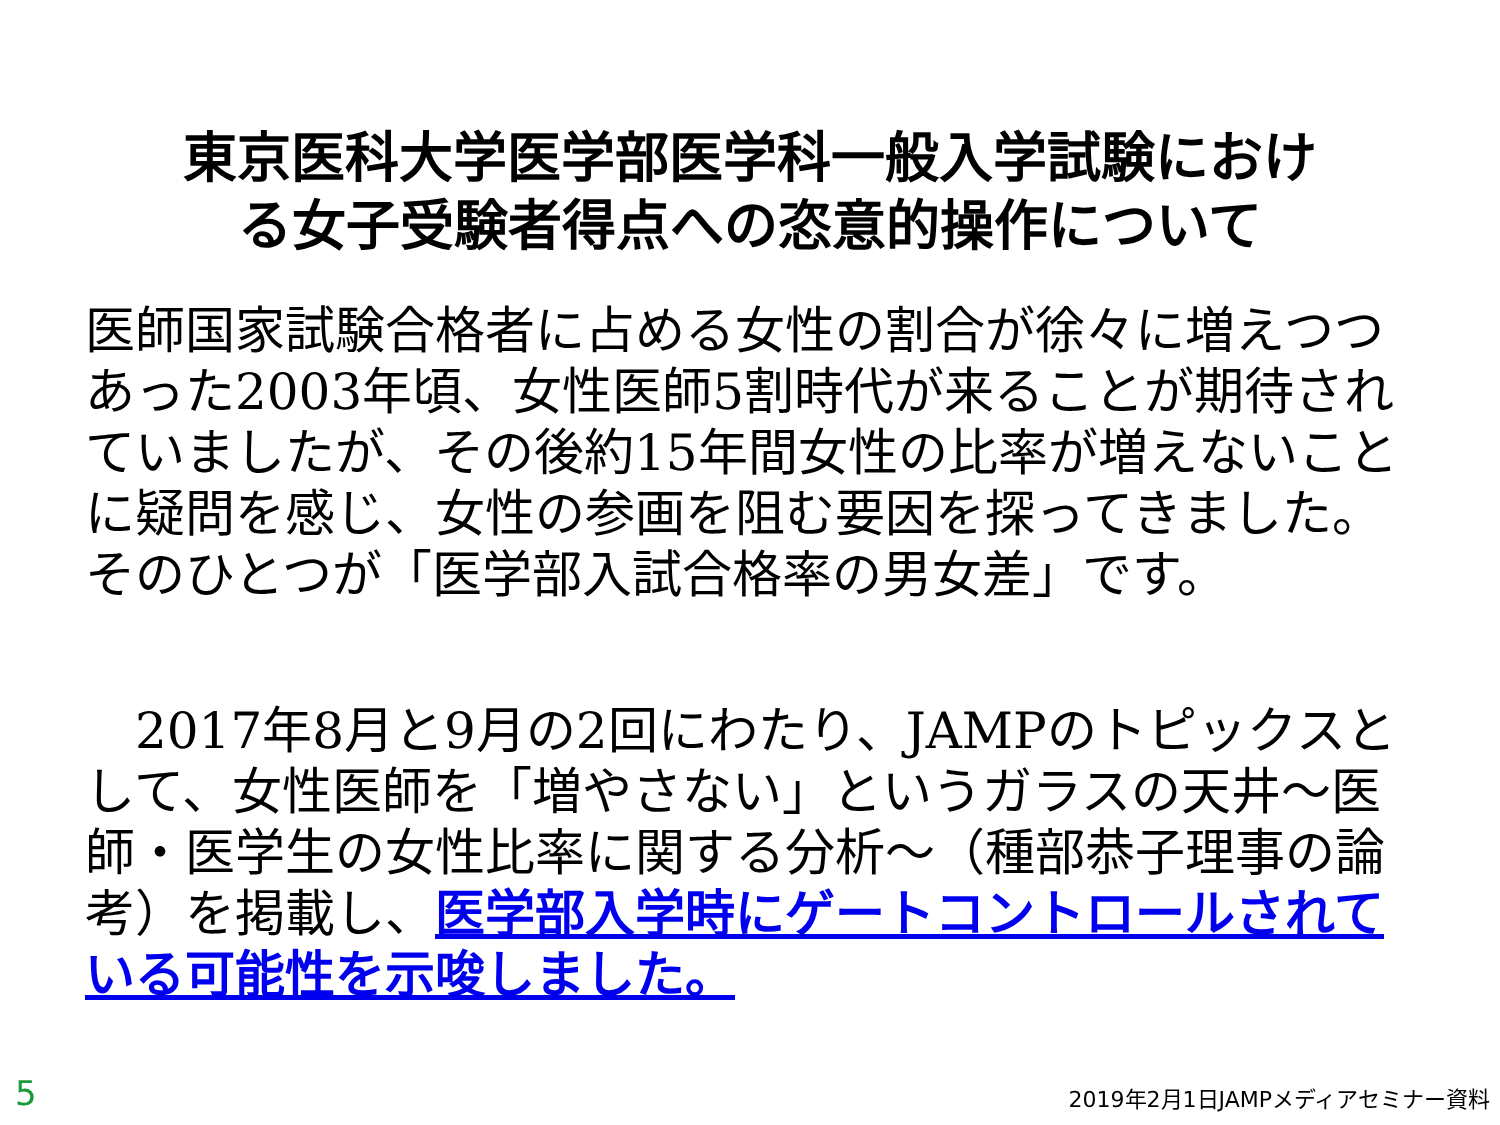東京医科大学医学部医学科一般入学試験におけ
る女子受験者得点への恣意的操作について
医師国家試験合格者に占める女性の割合が徐々に増えつつあった2003年頃、女性医師5割時代が来ることが期待されていましたが、その後約15年間女性の比率が増えないことに疑問を感じ、女性の参画を阻む要因を探ってきました。そのひとつが「医学部入試合格率の男女差」です。
　2017年8月と9月の2回にわたり、JAMPのトピックスとして、女性医師を「増やさない」というガラスの天井～医師・医学生の女性比率に関する分析～（種部恭子理事の論考）を掲載し、医学部入学時にゲートコントロールされている可能性を示唆しました。
5 2019年2月1日JAMPメディアセミナー資料